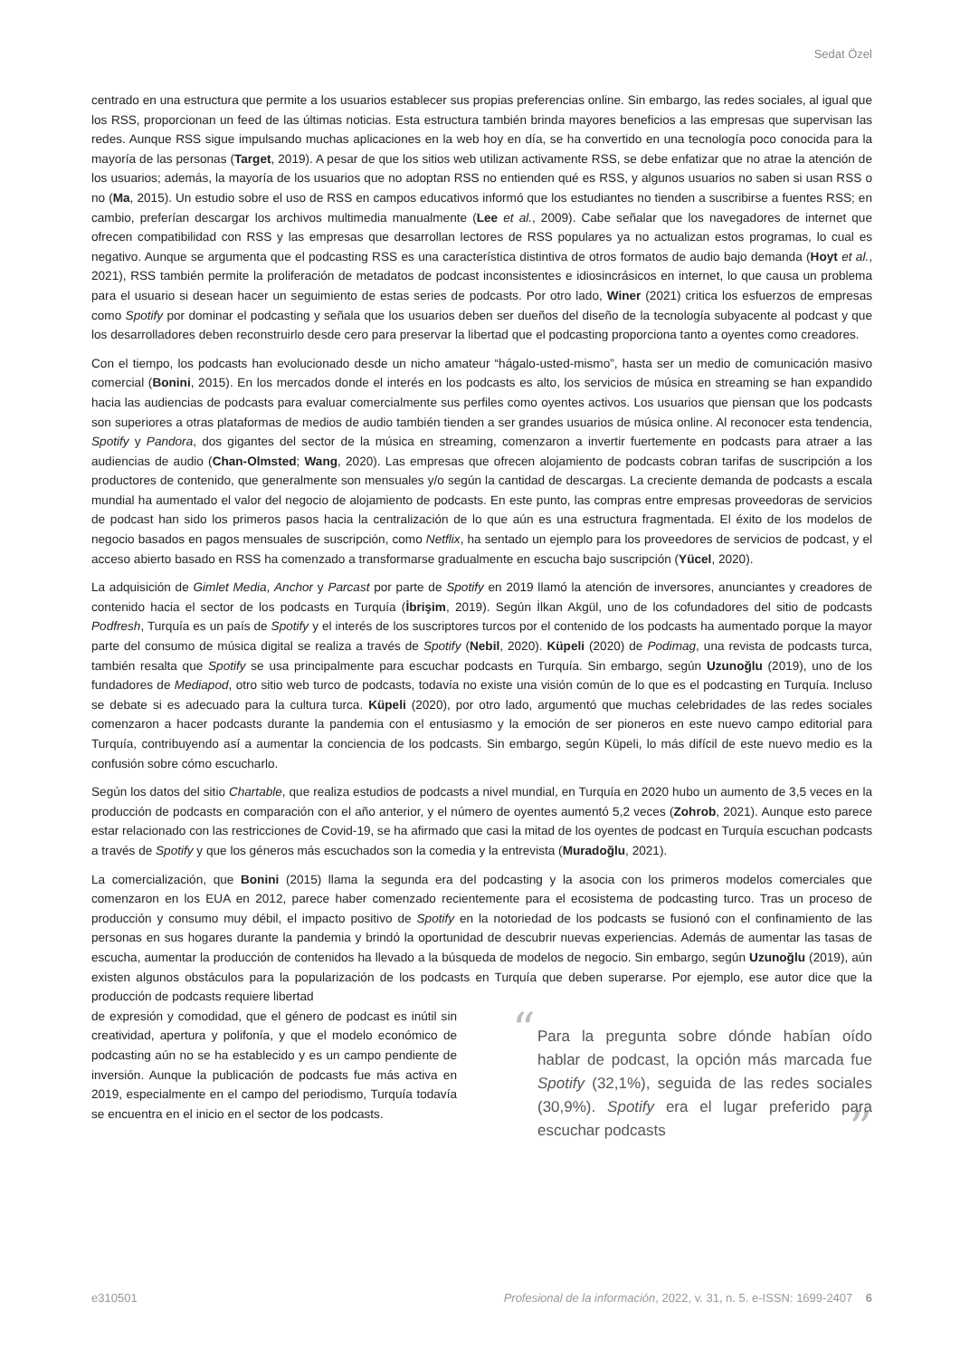Sedat Özel
centrado en una estructura que permite a los usuarios establecer sus propias preferencias online. Sin embargo, las redes sociales, al igual que los RSS, proporcionan un feed de las últimas noticias. Esta estructura también brinda mayores beneficios a las empresas que supervisan las redes. Aunque RSS sigue impulsando muchas aplicaciones en la web hoy en día, se ha convertido en una tecnología poco conocida para la mayoría de las personas (Target, 2019). A pesar de que los sitios web utilizan activamente RSS, se debe enfatizar que no atrae la atención de los usuarios; además, la mayoría de los usuarios que no adoptan RSS no entienden qué es RSS, y algunos usuarios no saben si usan RSS o no (Ma, 2015). Un estudio sobre el uso de RSS en campos educativos informó que los estudiantes no tienden a suscribirse a fuentes RSS; en cambio, preferían descargar los archivos multimedia manualmente (Lee et al., 2009). Cabe señalar que los navegadores de internet que ofrecen compatibilidad con RSS y las empresas que desarrollan lectores de RSS populares ya no actualizan estos programas, lo cual es negativo. Aunque se argumenta que el podcasting RSS es una característica distintiva de otros formatos de audio bajo demanda (Hoyt et al., 2021), RSS también permite la proliferación de metadatos de podcast inconsistentes e idiosincrásicos en internet, lo que causa un problema para el usuario si desean hacer un seguimiento de estas series de podcasts. Por otro lado, Winer (2021) critica los esfuerzos de empresas como Spotify por dominar el podcasting y señala que los usuarios deben ser dueños del diseño de la tecnología subyacente al podcast y que los desarrolladores deben reconstruirlo desde cero para preservar la libertad que el podcasting proporciona tanto a oyentes como creadores.
Con el tiempo, los podcasts han evolucionado desde un nicho amateur “hágalo-usted-mismo”, hasta ser un medio de comunicación masivo comercial (Bonini, 2015). En los mercados donde el interés en los podcasts es alto, los servicios de música en streaming se han expandido hacia las audiencias de podcasts para evaluar comercialmente sus perfiles como oyentes activos. Los usuarios que piensan que los podcasts son superiores a otras plataformas de medios de audio también tienden a ser grandes usuarios de música online. Al reconocer esta tendencia, Spotify y Pandora, dos gigantes del sector de la música en streaming, comenzaron a invertir fuertemente en podcasts para atraer a las audiencias de audio (Chan-Olmsted; Wang, 2020). Las empresas que ofrecen alojamiento de podcasts cobran tarifas de suscripción a los productores de contenido, que generalmente son mensuales y/o según la cantidad de descargas. La creciente demanda de podcasts a escala mundial ha aumentado el valor del negocio de alojamiento de podcasts. En este punto, las compras entre empresas proveedoras de servicios de podcast han sido los primeros pasos hacia la centralización de lo que aún es una estructura fragmentada. El éxito de los modelos de negocio basados en pagos mensuales de suscripción, como Netflix, ha sentado un ejemplo para los proveedores de servicios de podcast, y el acceso abierto basado en RSS ha comenzado a transformarse gradualmente en escucha bajo suscripción (Yücel, 2020).
La adquisición de Gimlet Media, Anchor y Parcast por parte de Spotify en 2019 llamó la atención de inversores, anunciantes y creadores de contenido hacia el sector de los podcasts en Turquía (İbrişim, 2019). Según İlkan Akgül, uno de los cofundadores del sitio de podcasts Podfresh, Turquía es un país de Spotify y el interés de los suscriptores turcos por el contenido de los podcasts ha aumentado porque la mayor parte del consumo de música digital se realiza a través de Spotify (Nebil, 2020). Küpeli (2020) de Podimag, una revista de podcasts turca, también resalta que Spotify se usa principalmente para escuchar podcasts en Turquía. Sin embargo, según Uzunoğlu (2019), uno de los fundadores de Mediapod, otro sitio web turco de podcasts, todavía no existe una visión común de lo que es el podcasting en Turquía. Incluso se debate si es adecuado para la cultura turca. Küpeli (2020), por otro lado, argumentó que muchas celebridades de las redes sociales comenzaron a hacer podcasts durante la pandemia con el entusiasmo y la emoción de ser pioneros en este nuevo campo editorial para Turquía, contribuyendo así a aumentar la conciencia de los podcasts. Sin embargo, según Küpeli, lo más difícil de este nuevo medio es la confusión sobre cómo escucharlo.
Según los datos del sitio Chartable, que realiza estudios de podcasts a nivel mundial, en Turquía en 2020 hubo un aumento de 3,5 veces en la producción de podcasts en comparación con el año anterior, y el número de oyentes aumentó 5,2 veces (Zohrob, 2021). Aunque esto parece estar relacionado con las restricciones de Covid-19, se ha afirmado que casi la mitad de los oyentes de podcast en Turquía escuchan podcasts a través de Spotify y que los géneros más escuchados son la comedia y la entrevista (Muradoğlu, 2021).
La comercialización, que Bonini (2015) llama la segunda era del podcasting y la asocia con los primeros modelos comerciales que comenzaron en los EUA en 2012, parece haber comenzado recientemente para el ecosistema de podcasting turco. Tras un proceso de producción y consumo muy débil, el impacto positivo de Spotify en la notoriedad de los podcasts se fusionó con el confinamiento de las personas en sus hogares durante la pandemia y brindó la oportunidad de descubrir nuevas experiencias. Además de aumentar las tasas de escucha, aumentar la producción de contenidos ha llevado a la búsqueda de modelos de negocio. Sin embargo, según Uzunoğlu (2019), aún existen algunos obstáculos para la popularización de los podcasts en Turquía que deben superarse. Por ejemplo, ese autor dice que la producción de podcasts requiere libertad
de expresión y comodidad, que el género de podcast es inútil sin creatividad, apertura y polifonía, y que el modelo económico de podcasting aún no se ha establecido y es un campo pendiente de inversión. Aunque la publicación de podcasts fue más activa en 2019, especialmente en el campo del periodismo, Turquía todavía se encuentra en el inicio en el sector de los podcasts.
“Para la pregunta sobre dónde habían oído hablar de podcast, la opción más marcada fue Spotify (32,1%), seguida de las redes sociales (30,9%). Spotify era el lugar preferido para escuchar podcasts ”
e310501 Profesional de la información, 2022, v. 31, n. 5. e-ISSN: 1699-2407 6